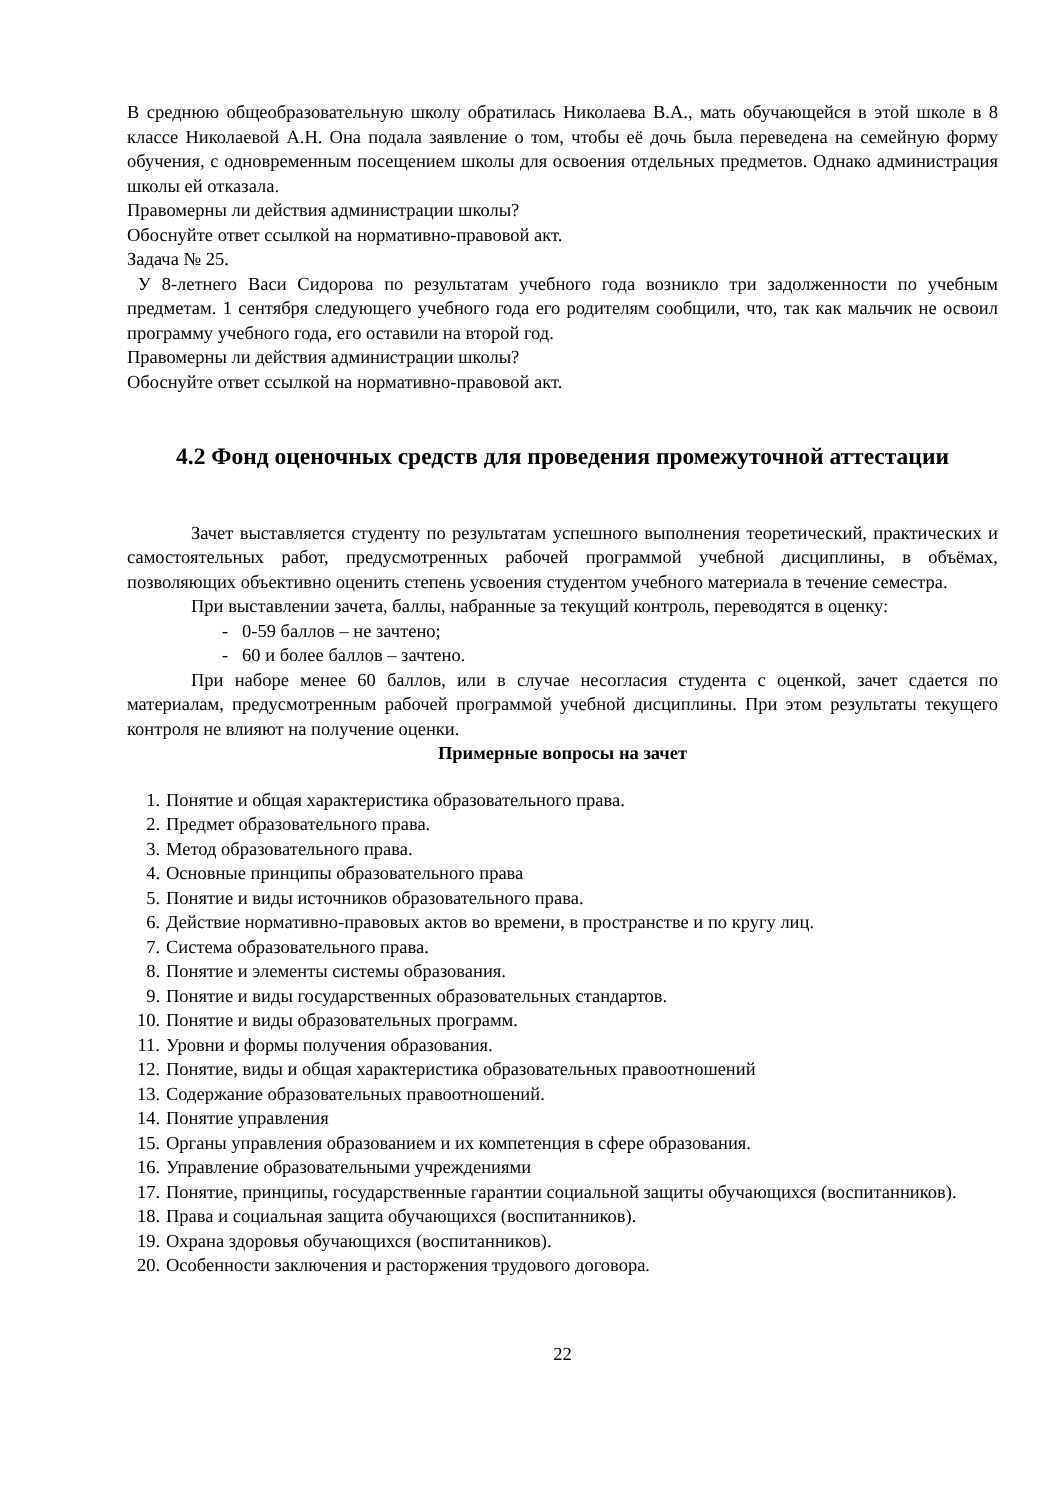В среднюю общеобразовательную школу обратилась Николаева В.А., мать обучающейся в этой школе в 8 классе Николаевой А.Н. Она подала заявление о том, чтобы её дочь была переведена на семейную форму обучения, с одновременным посещением школы для освоения отдельных предметов. Однако администрация школы ей отказала.
Правомерны ли действия администрации школы?
Обоснуйте ответ ссылкой на нормативно-правовой акт.
Задача № 25.
У 8-летнего Васи Сидорова по результатам учебного года возникло три задолженности по учебным предметам. 1 сентября следующего учебного года его родителям сообщили, что, так как мальчик не освоил программу учебного года, его оставили на второй год.
Правомерны ли действия администрации школы?
Обоснуйте ответ ссылкой на нормативно-правовой акт.
4.2 Фонд оценочных средств для проведения промежуточной аттестации
Зачет выставляется студенту по результатам успешного выполнения теоретический, практических и самостоятельных работ, предусмотренных рабочей программой учебной дисциплины, в объёмах, позволяющих объективно оценить степень усвоения студентом учебного материала в течение семестра.
При выставлении зачета, баллы, набранные за текущий контроль, переводятся в оценку:
- 0-59 баллов – не зачтено;
- 60 и более баллов – зачтено.
При наборе менее 60 баллов, или в случае несогласия студента с оценкой, зачет сдается по материалам, предусмотренным рабочей программой учебной дисциплины. При этом результаты текущего контроля не влияют на получение оценки.
Примерные вопросы на зачет
1. Понятие и общая характеристика образовательного права.
2. Предмет образовательного права.
3. Метод образовательного права.
4. Основные принципы образовательного права
5. Понятие и виды источников образовательного права.
6. Действие нормативно-правовых актов во времени, в пространстве и по кругу лиц.
7. Система образовательного права.
8. Понятие и элементы системы образования.
9. Понятие и виды государственных образовательных стандартов.
10. Понятие и виды образовательных программ.
11. Уровни и формы получения образования.
12. Понятие, виды и общая характеристика образовательных правоотношений
13. Содержание образовательных правоотношений.
14. Понятие управления
15. Органы управления образованием и их компетенция в сфере образования.
16. Управление образовательными учреждениями
17. Понятие, принципы, государственные гарантии социальной защиты обучающихся (воспитанников).
18. Права и социальная защита обучающихся (воспитанников).
19. Охрана здоровья обучающихся (воспитанников).
20. Особенности заключения и расторжения трудового договора.
22